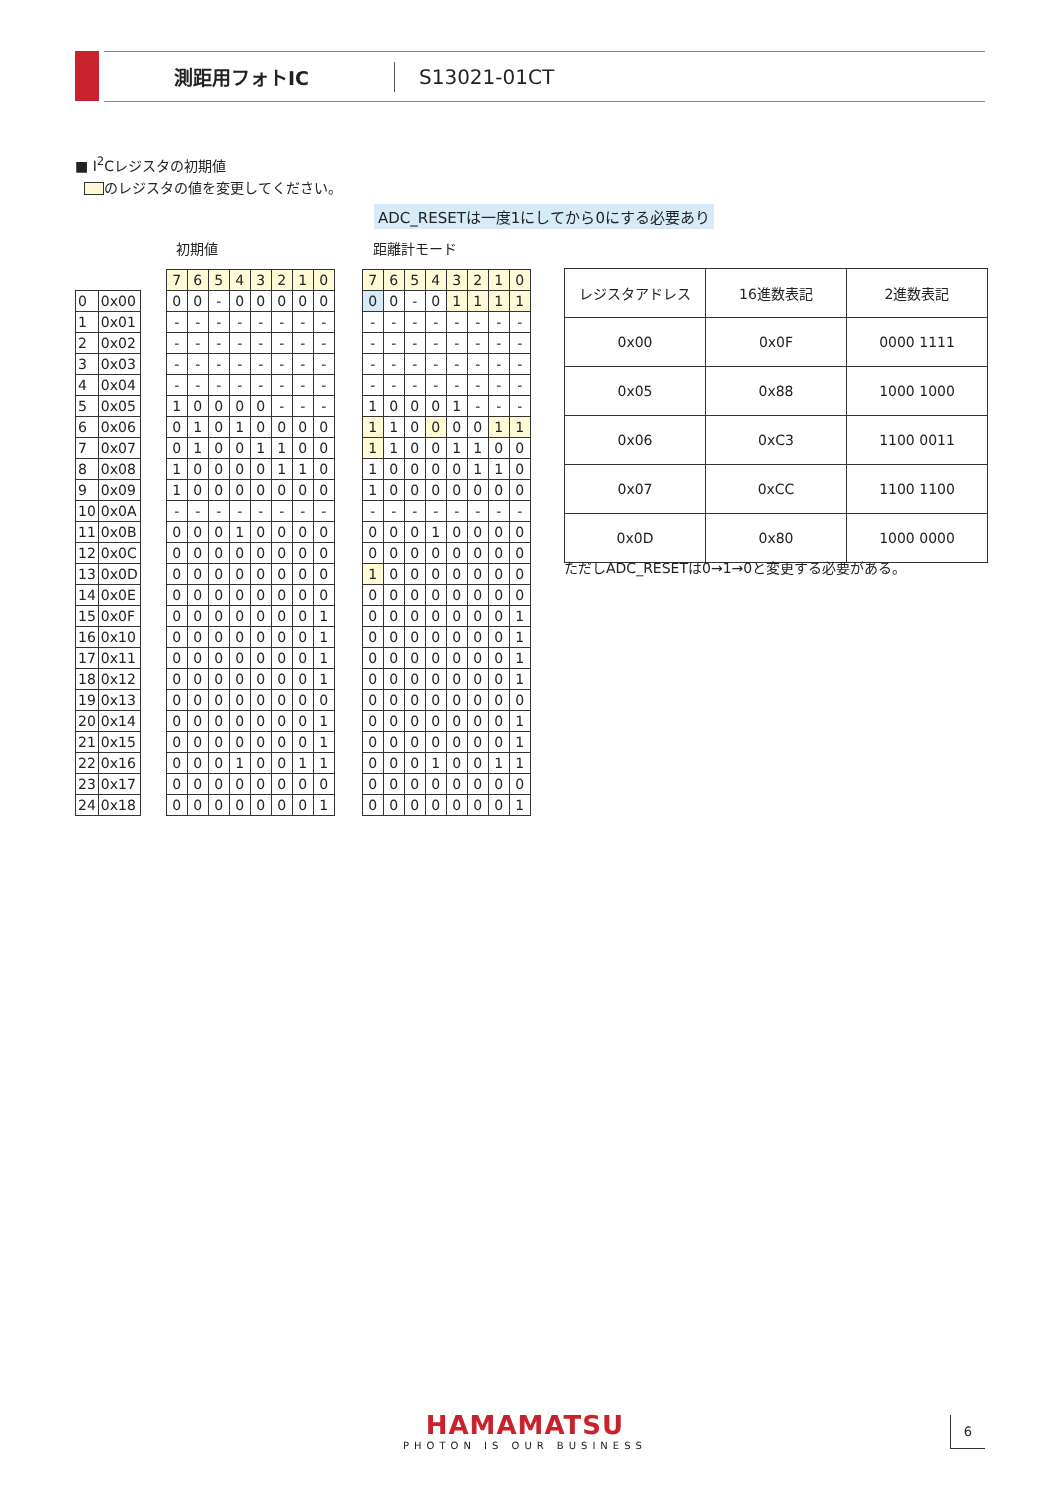測距用フォトIC S13021-01CT
■ I<sup>2</sup>Cレジスタの初期値
のレジスタの値を変更してください。
ADC_RESETは一度1にしてから0にする必要あり
初期値 距離計モード
| 0 | 0x00 |
| 1 | 0x01 |
| 2 | 0x02 |
| 3 | 0x03 |
| 4 | 0x04 |
| 5 | 0x05 |
| 6 | 0x06 |
| 7 | 0x07 |
| 8 | 0x08 |
| 9 | 0x09 |
| 10 | 0x0A |
| 11 | 0x0B |
| 12 | 0x0C |
| 13 | 0x0D |
| 14 | 0x0E |
| 15 | 0x0F |
| 16 | 0x10 |
| 17 | 0x11 |
| 18 | 0x12 |
| 19 | 0x13 |
| 20 | 0x14 |
| 21 | 0x15 |
| 22 | 0x16 |
| 23 | 0x17 |
| 24 | 0x18 |
| 7 | 6 | 5 | 4 | 3 | 2 | 1 | 0 |
| 0 | 0 | - | 0 | 0 | 0 | 0 | 0 |
| - | - | - | - | - | - | - | - |
| - | - | - | - | - | - | - | - |
| - | - | - | - | - | - | - | - |
| - | - | - | - | - | - | - | - |
| 1 | 0 | 0 | 0 | 0 | - | - | - |
| 0 | 1 | 0 | 1 | 0 | 0 | 0 | 0 |
| 0 | 1 | 0 | 0 | 1 | 1 | 0 | 0 |
| 1 | 0 | 0 | 0 | 0 | 1 | 1 | 0 |
| 1 | 0 | 0 | 0 | 0 | 0 | 0 | 0 |
| - | - | - | - | - | - | - | - |
| 0 | 0 | 0 | 1 | 0 | 0 | 0 | 0 |
| 0 | 0 | 0 | 0 | 0 | 0 | 0 | 0 |
| 0 | 0 | 0 | 0 | 0 | 0 | 0 | 0 |
| 0 | 0 | 0 | 0 | 0 | 0 | 0 | 0 |
| 0 | 0 | 0 | 0 | 0 | 0 | 0 | 1 |
| 0 | 0 | 0 | 0 | 0 | 0 | 0 | 1 |
| 0 | 0 | 0 | 0 | 0 | 0 | 0 | 1 |
| 0 | 0 | 0 | 0 | 0 | 0 | 0 | 1 |
| 0 | 0 | 0 | 0 | 0 | 0 | 0 | 0 |
| 0 | 0 | 0 | 0 | 0 | 0 | 0 | 1 |
| 0 | 0 | 0 | 0 | 0 | 0 | 0 | 1 |
| 0 | 0 | 0 | 1 | 0 | 0 | 1 | 1 |
| 0 | 0 | 0 | 0 | 0 | 0 | 0 | 0 |
| 0 | 0 | 0 | 0 | 0 | 0 | 0 | 1 |
| 7 | 6 | 5 | 4 | 3 | 2 | 1 | 0 |
| 0 | 0 | - | 0 | 1 | 1 | 1 | 1 |
| - | - | - | - | - | - | - | - |
| - | - | - | - | - | - | - | - |
| - | - | - | - | - | - | - | - |
| - | - | - | - | - | - | - | - |
| 1 | 0 | 0 | 0 | 1 | - | - | - |
| 1 | 1 | 0 | 0 | 0 | 0 | 1 | 1 |
| 1 | 1 | 0 | 0 | 1 | 1 | 0 | 0 |
| 1 | 0 | 0 | 0 | 0 | 1 | 1 | 0 |
| 1 | 0 | 0 | 0 | 0 | 0 | 0 | 0 |
| - | - | - | - | - | - | - | - |
| 0 | 0 | 0 | 1 | 0 | 0 | 0 | 0 |
| 0 | 0 | 0 | 0 | 0 | 0 | 0 | 0 |
| 1 | 0 | 0 | 0 | 0 | 0 | 0 | 0 |
| 0 | 0 | 0 | 0 | 0 | 0 | 0 | 0 |
| 0 | 0 | 0 | 0 | 0 | 0 | 0 | 1 |
| 0 | 0 | 0 | 0 | 0 | 0 | 0 | 1 |
| 0 | 0 | 0 | 0 | 0 | 0 | 0 | 1 |
| 0 | 0 | 0 | 0 | 0 | 0 | 0 | 1 |
| 0 | 0 | 0 | 0 | 0 | 0 | 0 | 0 |
| 0 | 0 | 0 | 0 | 0 | 0 | 0 | 1 |
| 0 | 0 | 0 | 0 | 0 | 0 | 0 | 1 |
| 0 | 0 | 0 | 1 | 0 | 0 | 1 | 1 |
| 0 | 0 | 0 | 0 | 0 | 0 | 0 | 0 |
| 0 | 0 | 0 | 0 | 0 | 0 | 0 | 1 |
| レジスタアドレス | 16進数表記 | 2進数表記 |
| --- | --- | --- |
| 0x00 | 0x0F | 0000 1111 |
| 0x05 | 0x88 | 1000 1000 |
| 0x06 | 0xC3 | 1100 0011 |
| 0x07 | 0xCC | 1100 1100 |
| 0x0D | 0x80 | 1000 0000 |
ただしADC_RESETは0→1→0と変更する必要がある。
HAMAMATSU
PHOTON IS OUR BUSINESS
6